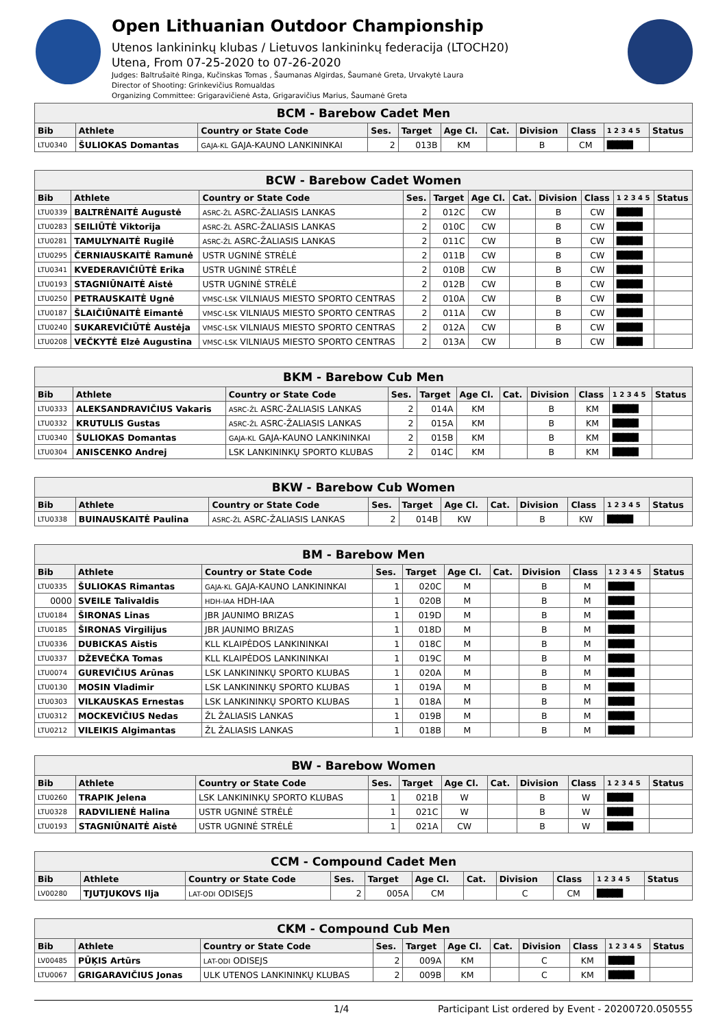Open Lithuanian Outdoor Championship
Utenos lankininkų klubas / Lietuvos lankininkų federacija (LTOCH20)
Utena, From 07-25-2020 to 07-26-2020
Judges: Baltrušaitė Ringa, Kučinskas Tomas , Šaumanas Algirdas, Šaumanė Greta, Urvakytė Laura
Director of Shooting: Grinkevičius Romualdas
Organizing Committee: Grigaravičienė Asta, Grigaravičius Marius, Šaumanė Greta
| BCM - Barebow Cadet Men | | | | | | | | | | |
| --- | --- | --- | --- | --- | --- | --- | --- | --- | --- | --- |
| Bib | Athlete | Country or State Code | Ses. | Target | Age Cl. | Cat. | Division | Class | 1 2 3 4 5 | Status |
| LTU0340 | ŠULIOKAS Domantas | GAJA-KL GAJA-KAUNO LANKININKAI | 2 | 013B | KM | | B | CM | █████ | |
| BCW - Barebow Cadet Women | | | | | | | | | | |
| --- | --- | --- | --- | --- | --- | --- | --- | --- | --- | --- |
| Bib | Athlete | Country or State Code | Ses. | Target | Age Cl. | Cat. | Division | Class | 1 2 3 4 5 | Status |
| LTU0339 | BALTRĖNAITĖ Augustė | ASRC-ŽL ASRC-ŽALIASIS LANKAS | 2 | 012C | CW | | B | CW | █████ | |
| LTU0283 | SEILIŪTĖ Viktorija | ASRC-ŽL ASRC-ŽALIASIS LANKAS | 2 | 010C | CW | | B | CW | █████ | |
| LTU0281 | TAMULYNAITĖ Rugilė | ASRC-ŽL ASRC-ŽALIASIS LANKAS | 2 | 011C | CW | | B | CW | █████ | |
| LTU0295 | ČERNIAUSKAITĖ Ramunė | USTR UGNINĖ STRĖLĖ | 2 | 011B | CW | | B | CW | █████ | |
| LTU0341 | KVEDERAVIČIŪTĖ Erika | USTR UGNINĖ STRĖLĖ | 2 | 010B | CW | | B | CW | █████ | |
| LTU0193 | STAGNIŪNAITĖ Aistė | USTR UGNINĖ STRĖLĖ | 2 | 012B | CW | | B | CW | █████ | |
| LTU0250 | PETRAUSKAITĖ Ugnė | VMSC-LSK VILNIAUS MIESTO SPORTO CENTRAS | 2 | 010A | CW | | B | CW | █████ | |
| LTU0187 | ŠLAIČIŪNAITĖ Eimantė | VMSC-LSK VILNIAUS MIESTO SPORTO CENTRAS | 2 | 011A | CW | | B | CW | █████ | |
| LTU0240 | SUKAREVIČIŪTĖ Austėja | VMSC-LSK VILNIAUS MIESTO SPORTO CENTRAS | 2 | 012A | CW | | B | CW | █████ | |
| LTU0208 | VEČKYTĖ Elzė Augustina | VMSC-LSK VILNIAUS MIESTO SPORTO CENTRAS | 2 | 013A | CW | | B | CW | █████ | |
| BKM - Barebow Cub Men | | | | | | | | | | |
| --- | --- | --- | --- | --- | --- | --- | --- | --- | --- | --- |
| Bib | Athlete | Country or State Code | Ses. | Target | Age Cl. | Cat. | Division | Class | 1 2 3 4 5 | Status |
| LTU0333 | ALEKSANDRAVIČIUS Vakaris | ASRC-ŽL ASRC-ŽALIASIS LANKAS | 2 | 014A | KM | | B | KM | █████ | |
| LTU0332 | KRUTULIS Gustas | ASRC-ŽL ASRC-ŽALIASIS LANKAS | 2 | 015A | KM | | B | KM | █████ | |
| LTU0340 | ŠULIOKAS Domantas | GAJA-KL GAJA-KAUNO LANKININKAI | 2 | 015B | KM | | B | KM | █████ | |
| LTU0304 | ANISCENKO Andrej | LSK LANKININKŲ SPORTO KLUBAS | 2 | 014C | KM | | B | KM | █████ | |
| BKW - Barebow Cub Women | | | | | | | | | | |
| --- | --- | --- | --- | --- | --- | --- | --- | --- | --- | --- |
| Bib | Athlete | Country or State Code | Ses. | Target | Age Cl. | Cat. | Division | Class | 1 2 3 4 5 | Status |
| LTU0338 | BUINAUSKAITĖ Paulina | ASRC-ŽL ASRC-ŽALIASIS LANKAS | 2 | 014B | KW | | B | KW | █████ | |
| BM - Barebow Men | | | | | | | | | | |
| --- | --- | --- | --- | --- | --- | --- | --- | --- | --- | --- |
| Bib | Athlete | Country or State Code | Ses. | Target | Age Cl. | Cat. | Division | Class | 1 2 3 4 5 | Status |
| LTU0335 | ŠULIOKAS Rimantas | GAJA-KL GAJA-KAUNO LANKININKAI | 1 | 020C | M | | B | M | █████ | |
| 0000 | SVEILE Talivaldis | HDH-IAA HDH-IAA | 1 | 020B | M | | B | M | █████ | |
| LTU0184 | ŠIRONAS Linas | JBR JAUNIMO BRIZAS | 1 | 019D | M | | B | M | █████ | |
| LTU0185 | ŠIRONAS Virgilijus | JBR JAUNIMO BRIZAS | 1 | 018D | M | | B | M | █████ | |
| LTU0336 | DUBICKAS Aistis | KLL KLAIPĖDOS LANKININKAI | 1 | 018C | M | | B | M | █████ | |
| LTU0337 | DŽEVEČKA Tomas | KLL KLAIPĖDOS LANKININKAI | 1 | 019C | M | | B | M | █████ | |
| LTU0074 | GUREVIČIUS Arūnas | LSK LANKININKŲ SPORTO KLUBAS | 1 | 020A | M | | B | M | █████ | |
| LTU0130 | MOSIN Vladimir | LSK LANKININKŲ SPORTO KLUBAS | 1 | 019A | M | | B | M | █████ | |
| LTU0303 | VILKAUSKAS Ernestas | LSK LANKININKŲ SPORTO KLUBAS | 1 | 018A | M | | B | M | █████ | |
| LTU0312 | MOCKEVIČIUS Nedas | ŽL ŽALIASIS LANKAS | 1 | 019B | M | | B | M | █████ | |
| LTU0212 | VILEIKIS Algimantas | ŽL ŽALIASIS LANKAS | 1 | 018B | M | | B | M | █████ | |
| BW - Barebow Women | | | | | | | | | | |
| --- | --- | --- | --- | --- | --- | --- | --- | --- | --- | --- |
| Bib | Athlete | Country or State Code | Ses. | Target | Age Cl. | Cat. | Division | Class | 1 2 3 4 5 | Status |
| LTU0260 | TRAPIK Jelena | LSK LANKININKŲ SPORTO KLUBAS | 1 | 021B | W | | B | W | █████ | |
| LTU0328 | RADVILIENĖ Halina | USTR UGNINĖ STRĖLĖ | 1 | 021C | W | | B | W | █████ | |
| LTU0193 | STAGNIŪNAITĖ Aistė | USTR UGNINĖ STRĖLĖ | 1 | 021A | CW | | B | W | █████ | |
| CCM - Compound Cadet Men | | | | | | | | | | |
| --- | --- | --- | --- | --- | --- | --- | --- | --- | --- | --- |
| Bib | Athlete | Country or State Code | Ses. | Target | Age Cl. | Cat. | Division | Class | 1 2 3 4 5 | Status |
| LV00280 | TJUTJUKOVS Ilja | LAT-ODI ODISEJS | 2 | 005A | CM | | C | CM | █████ | |
| CKM - Compound Cub Men | | | | | | | | | | |
| --- | --- | --- | --- | --- | --- | --- | --- | --- | --- | --- |
| Bib | Athlete | Country or State Code | Ses. | Target | Age Cl. | Cat. | Division | Class | 1 2 3 4 5 | Status |
| LV00485 | PŪĶIS Artūrs | LAT-ODI ODISEJS | 2 | 009A | KM | | C | KM | █████ | |
| LTU0067 | GRIGARAVIČIUS Jonas | ULK UTENOS LANKININKŲ KLUBAS | 2 | 009B | KM | | C | KM | █████ | |
1/4 Participant List ordered by Event - 20200720.050555